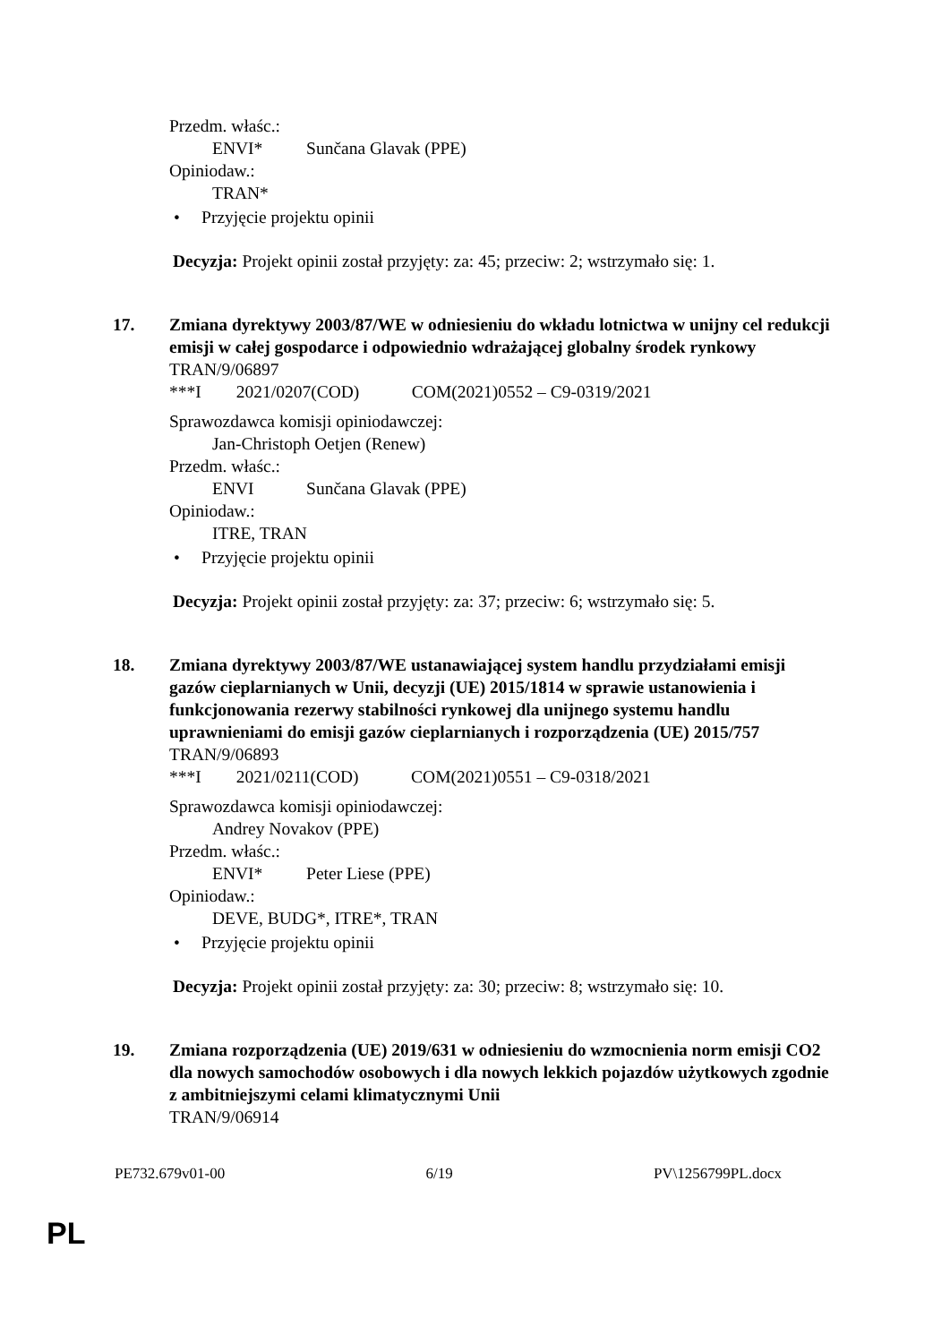Przedm. właśc.:
ENVI* Sunčana Glavak (PPE)
Opiniodaw.:
TRAN*
• Przyjęcie projektu opinii
Decyzja: Projekt opinii został przyjęty: za: 45; przeciw: 2; wstrzymało się: 1.
17. Zmiana dyrektywy 2003/87/WE w odniesieniu do wkładu lotnictwa w unijny cel redukcji emisji w całej gospodarce i odpowiednio wdrażającej globalny środek rynkowy
TRAN/9/06897
***I 2021/0207(COD) COM(2021)0552 – C9-0319/2021
Sprawozdawca komisji opiniodawczej:
Jan-Christoph Oetjen (Renew)
Przedm. właśc.:
ENVI Sunčana Glavak (PPE)
Opiniodaw.:
ITRE, TRAN
• Przyjęcie projektu opinii
Decyzja: Projekt opinii został przyjęty: za: 37; przeciw: 6; wstrzymało się: 5.
18. Zmiana dyrektywy 2003/87/WE ustanawiającej system handlu przydziałami emisji gazów cieplarnianych w Unii, decyzji (UE) 2015/1814 w sprawie ustanowienia i funkcjonowania rezerwy stabilności rynkowej dla unijnego systemu handlu uprawnieniami do emisji gazów cieplarnianych i rozporządzenia (UE) 2015/757
TRAN/9/06893
***I 2021/0211(COD) COM(2021)0551 – C9-0318/2021
Sprawozdawca komisji opiniodawczej:
Andrey Novakov (PPE)
Przedm. właśc.:
ENVI* Peter Liese (PPE)
Opiniodaw.:
DEVE, BUDG*, ITRE*, TRAN
• Przyjęcie projektu opinii
Decyzja: Projekt opinii został przyjęty: za: 30; przeciw: 8; wstrzymało się: 10.
19. Zmiana rozporządzenia (UE) 2019/631 w odniesieniu do wzmocnienia norm emisji CO2 dla nowych samochodów osobowych i dla nowych lekkich pojazdów użytkowych zgodnie z ambitniejszymi celami klimatycznymi Unii
TRAN/9/06914
PE732.679v01-00 6/19 PV\1256799PL.docx
PL